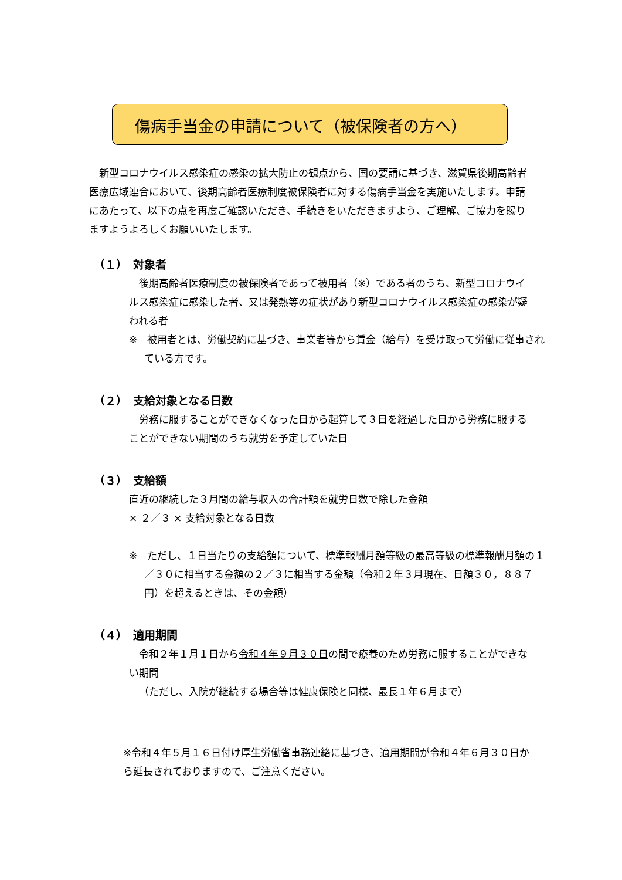傷病手当金の申請について（被保険者の方へ）
新型コロナウイルス感染症の感染の拡大防止の観点から、国の要請に基づき、滋賀県後期高齢者医療広域連合において、後期高齢者医療制度被保険者に対する傷病手当金を実施いたします。申請にあたって、以下の点を再度ご確認いただき、手続きをいただきますよう、ご理解、ご協力を賜りますようよろしくお願いいたします。
（１）　対象者
後期高齢者医療制度の被保険者であって被用者（※）である者のうち、新型コロナウイルス感染症に感染した者、又は発熱等の症状があり新型コロナウイルス感染症の感染が疑われる者
※　被用者とは、労働契約に基づき、事業者等から賃金（給与）を受け取って労働に従事されている方です。
（２）　支給対象となる日数
労務に服することができなくなった日から起算して３日を経過した日から労務に服することができない期間のうち就労を予定していた日
（３）　支給額
直近の継続した３月間の給与収入の合計額を就労日数で除した金額
× ２／３ × 支給対象となる日数
※　ただし、１日当たりの支給額について、標準報酬月額等級の最高等級の標準報酬月額の１／３０に相当する金額の２／３に相当する金額（令和２年３月現在、日額３０，８８７円）を超えるときは、その金額）
（４）　適用期間
令和２年１月１日から令和４年９月３０日の間で療養のため労務に服することができない期間
（ただし、入院が継続する場合等は健康保険と同様、最長１年６月まで）
※令和４年５月１６日付け厚生労働省事務連絡に基づき、適用期間が令和４年６月３０日から延長されておりますので、ご注意ください。